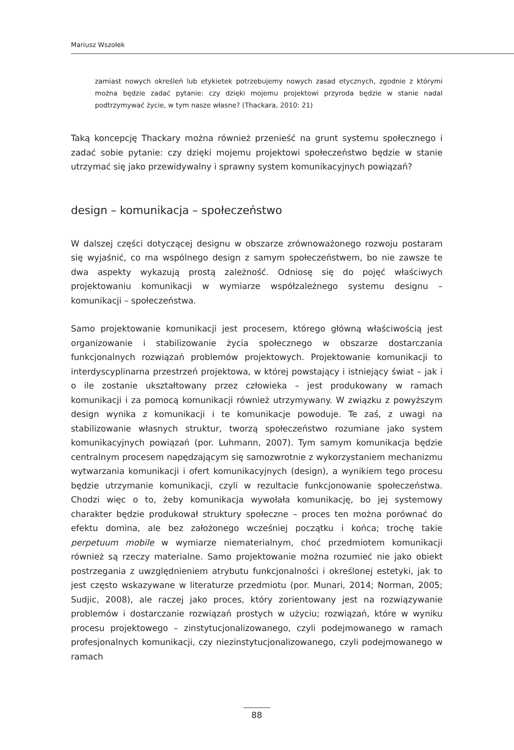Mariusz Wszołek
zamiast nowych określeń lub etykietek potrzebujemy nowych zasad etycznych, zgodnie z którymi można będzie zadać pytanie: czy dzięki mojemu projektowi przyroda będzie w stanie nadal podtrzymywać życie, w tym nasze własne? (Thackara, 2010: 21)
Taką koncepcję Thackary można również przenieść na grunt systemu społecznego i zadać sobie pytanie: czy dzięki mojemu projektowi społeczeństwo będzie w stanie utrzymać się jako przewidywalny i sprawny system komunikacyjnych powiązań?
design – komunikacja – społeczeństwo
W dalszej części dotyczącej designu w obszarze zrównoważonego rozwoju postaram się wyjaśnić, co ma wspólnego design z samym społeczeństwem, bo nie zawsze te dwa aspekty wykazują prostą zależność. Odniosę się do pojęć właściwych projektowaniu komunikacji w wymiarze współzależnego systemu designu – komunikacji – społeczeństwa.
Samo projektowanie komunikacji jest procesem, którego główną właściwością jest organizowanie i stabilizowanie życia społecznego w obszarze dostarczania funkcjonalnych rozwiązań problemów projektowych. Projektowanie komunikacji to interdyscyplinarna przestrzeń projektowa, w której powstający i istniejący świat – jak i o ile zostanie ukształtowany przez człowieka – jest produkowany w ramach komunikacji i za pomocą komunikacji również utrzymywany. W związku z powyższym design wynika z komunikacji i te komunikacje powoduje. Te zaś, z uwagi na stabilizowanie własnych struktur, tworzą społeczeństwo rozumiane jako system komunikacyjnych powiązań (por. Luhmann, 2007). Tym samym komunikacja będzie centralnym procesem napędzającym się samozwrotnie z wykorzystaniem mechanizmu wytwarzania komunikacji i ofert komunikacyjnych (design), a wynikiem tego procesu będzie utrzymanie komunikacji, czyli w rezultacie funkcjonowanie społeczeństwa. Chodzi więc o to, żeby komunikacja wywołała komunikację, bo jej systemowy charakter będzie produkował struktury społeczne – proces ten można porównać do efektu domina, ale bez założonego wcześniej początku i końca; trochę takie perpetuum mobile w wymiarze niematerialnym, choć przedmiotem komunikacji również są rzeczy materialne. Samo projektowanie można rozumieć nie jako obiekt postrzegania z uwzględnieniem atrybutu funkcjonalności i określonej estetyki, jak to jest często wskazywane w literaturze przedmiotu (por. Munari, 2014; Norman, 2005; Sudjic, 2008), ale raczej jako proces, który zorientowany jest na rozwiązywanie problemów i dostarczanie rozwiązań prostych w użyciu; rozwiązań, które w wyniku procesu projektowego – zinstytucjonalizowanego, czyli podejmowanego w ramach profesjonalnych komunikacji, czy niezinstytucjonalizowanego, czyli podejmowanego w ramach
88